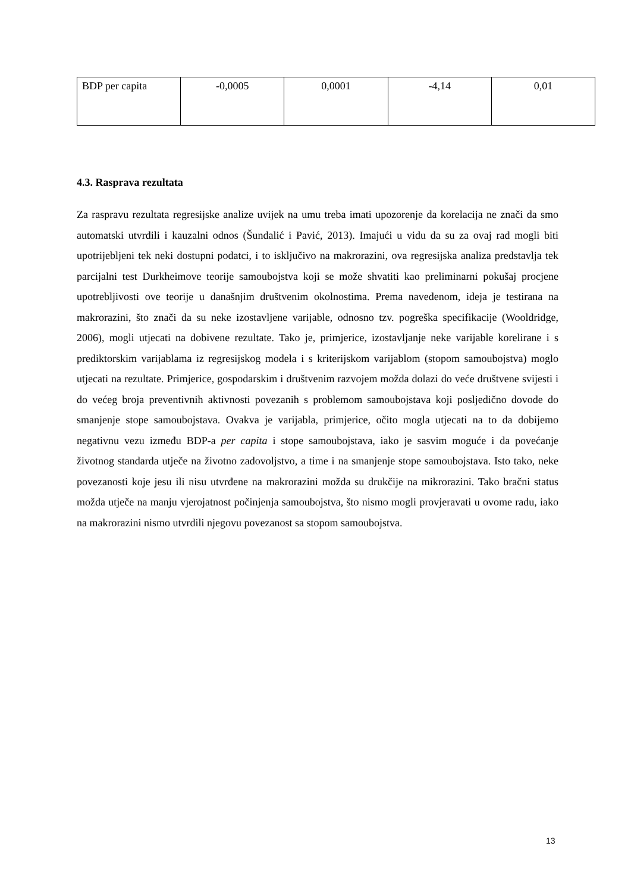| BDP per capita | -0,0005 | 0,0001 | -4,14 | 0,01 |
4.3. Rasprava rezultata
Za raspravu rezultata regresijske analize uvijek na umu treba imati upozorenje da korelacija ne znači da smo automatski utvrdili i kauzalni odnos (Šundalić i Pavić, 2013). Imajući u vidu da su za ovaj rad mogli biti upotrijebljeni tek neki dostupni podatci, i to isključivo na makrorazini, ova regresijska analiza predstavlja tek parcijalni test Durkheimove teorije samoubojstva koji se može shvatiti kao preliminarni pokušaj procjene upotrebljivosti ove teorije u današnjim društvenim okolnostima. Prema navedenom, ideja je testirana na makrorazini, što znači da su neke izostavljene varijable, odnosno tzv. pogreška specifikacije (Wooldridge, 2006), mogli utjecati na dobivene rezultate. Tako je, primjerice, izostavljanje neke varijable korelirane i s prediktorskim varijablama iz regresijskog modela i s kriterijskom varijablom (stopom samoubojstva) moglo utjecati na rezultate. Primjerice, gospodarskim i društvenim razvojem možda dolazi do veće društvene svijesti i do većeg broja preventivnih aktivnosti povezanih s problemom samoubojstava koji posljedično dovode do smanjenje stope samoubojstava. Ovakva je varijabla, primjerice, očito mogla utjecati na to da dobijemo negativnu vezu između BDP-a per capita i stope samoubojstava, iako je sasvim moguće i da povećanje životnog standarda utječe na životno zadovoljstvo, a time i na smanjenje stope samoubojstava. Isto tako, neke povezanosti koje jesu ili nisu utvrđene na makrorazini možda su drukčije na mikrorazini. Tako bračni status možda utječe na manju vjerojatnost počinjenja samoubojstva, što nismo mogli provjeravati u ovome radu, iako na makrorazini nismo utvrdili njegovu povezanost sa stopom samoubojstva.
13